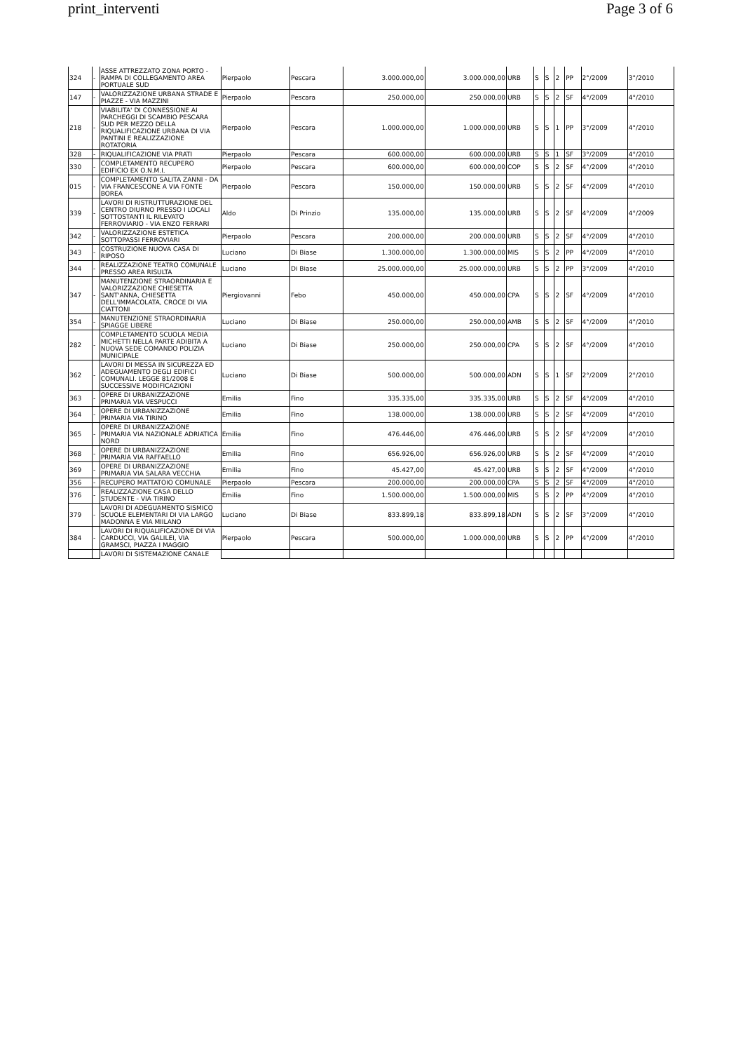print_interventi Page 3 of 6
| 324 | - | ASSE ATTREZZATO ZONA PORTO - RAMPA DI COLLEGAMENTO AREA PORTUALE SUD | Pierpaolo | Pescara | 3.000.000,00 | 3.000.000,00 | URB | S | S | 2 | PP | 2°/2009 | 3°/2010 |
| 147 | - | VALORIZZAZIONE URBANA STRADE E PIAZZE - VIA MAZZINI | Pierpaolo | Pescara | 250.000,00 | 250.000,00 | URB | S | S | 2 | SF | 4°/2009 | 4°/2010 |
| 218 | - | VIABILITA' DI CONNESSIONE AI PARCHEGGI DI SCAMBIO PESCARA SUD PER MEZZO DELLA RIQUALIFICAZIONE URBANA DI VIA PANTINI E REALIZZAZIONE ROTATORIA | Pierpaolo | Pescara | 1.000.000,00 | 1.000.000,00 | URB | S | S | 1 | PP | 3°/2009 | 4°/2010 |
| 328 | - | RIQUALIFICAZIONE VIA PRATI | Pierpaolo | Pescara | 600.000,00 | 600.000,00 | URB | S | S | 1 | SF | 3°/2009 | 4°/2010 |
| 330 | - | COMPLETAMENTO RECUPERO EDIFICIO EX O.N.M.I. | Pierpaolo | Pescara | 600.000,00 | 600.000,00 | COP | S | S | 2 | SF | 4°/2009 | 4°/2010 |
| 015 | - | COMPLETAMENTO SALITA ZANNI - DA VIA FRANCESCONE A VIA FONTE BOREA | Pierpaolo | Pescara | 150.000,00 | 150.000,00 | URB | S | S | 2 | SF | 4°/2009 | 4°/2010 |
| 339 | - | LAVORI DI RISTRUTTURAZIONE DEL CENTRO DIURNO PRESSO I LOCALI SOTTOSTANTI IL RILEVATO FERROVIARIO - VIA ENZO FERRARI | Aldo | Di Prinzio | 135.000,00 | 135.000,00 | URB | S | S | 2 | SF | 4°/2009 | 4°/2009 |
| 342 | - | VALORIZZAZIONE ESTETICA SOTTOPASSI FERROVIARI | Pierpaolo | Pescara | 200.000,00 | 200.000,00 | URB | S | S | 2 | SF | 4°/2009 | 4°/2010 |
| 343 | - | COSTRUZIONE NUOVA CASA DI RIPOSO | Luciano | Di Biase | 1.300.000,00 | 1.300.000,00 | MIS | S | S | 2 | PP | 4°/2009 | 4°/2010 |
| 344 | - | REALIZZAZIONE TEATRO COMUNALE PRESSO AREA RISULTA | Luciano | Di Biase | 25.000.000,00 | 25.000.000,00 | URB | S | S | 2 | PP | 3°/2009 | 4°/2010 |
| 347 | - | MANUTENZIONE STRAORDINARIA E VALORIZZAZIONE CHIESETTA SANT'ANNA, CHIESETTA DELL'IMMACOLATA, CROCE DI VIA CIATTONI | Piergiovanni | Febo | 450.000,00 | 450.000,00 | CPA | S | S | 2 | SF | 4°/2009 | 4°/2010 |
| 354 | - | MANUTENZIONE STRAORDINARIA SPIAGGE LIBERE | Luciano | Di Biase | 250.000,00 | 250.000,00 | AMB | S | S | 2 | SF | 4°/2009 | 4°/2010 |
| 282 | - | COMPLETAMENTO SCUOLA MEDIA MICHETTI NELLA PARTE ADIBITA A NUOVA SEDE COMANDO POLIZIA MUNICIPALE | Luciano | Di Biase | 250.000,00 | 250.000,00 | CPA | S | S | 2 | SF | 4°/2009 | 4°/2010 |
| 362 | - | LAVORI DI MESSA IN SICUREZZA ED ADEGUAMENTO DEGLI EDIFICI COMUNALI. LEGGE 81/2008 E SUCCESSIVE MODIFICAZIONI | Luciano | Di Biase | 500.000,00 | 500.000,00 | ADN | S | S | 1 | SF | 2°/2009 | 2°/2010 |
| 363 | - | OPERE DI URBANIZZAZIONE PRIMARIA VIA VESPUCCI | Emilia | Fino | 335.335,00 | 335.335,00 | URB | S | S | 2 | SF | 4°/2009 | 4°/2010 |
| 364 | - | OPERE DI URBANIZZAZIONE PRIMARIA VIA TIRINO | Emilia | Fino | 138.000,00 | 138.000,00 | URB | S | S | 2 | SF | 4°/2009 | 4°/2010 |
| 365 | - | OPERE DI URBANIZZAZIONE PRIMARIA VIA NAZIONALE ADRIATICA NORD | Emilia | Fino | 476.446,00 | 476.446,00 | URB | S | S | 2 | SF | 4°/2009 | 4°/2010 |
| 368 | - | OPERE DI URBANIZZAZIONE PRIMARIA VIA RAFFAELLO | Emilia | Fino | 656.926,00 | 656.926,00 | URB | S | S | 2 | SF | 4°/2009 | 4°/2010 |
| 369 | - | OPERE DI URBANIZZAZIONE PRIMARIA VIA SALARA VECCHIA | Emilia | Fino | 45.427,00 | 45.427,00 | URB | S | S | 2 | SF | 4°/2009 | 4°/2010 |
| 356 | - | RECUPERO MATTATOIO COMUNALE | Pierpaolo | Pescara | 200.000,00 | 200.000,00 | CPA | S | S | 2 | SF | 4°/2009 | 4°/2010 |
| 376 | - | REALIZZAZIONE CASA DELLO STUDENTE - VIA TIRINO | Emilia | Fino | 1.500.000,00 | 1.500.000,00 | MIS | S | S | 2 | PP | 4°/2009 | 4°/2010 |
| 379 | - | LAVORI DI ADEGUAMENTO SISMICO SCUOLE ELEMENTARI DI VIA LARGO MADONNA E VIA MIILANO | Luciano | Di Biase | 833.899,18 | 833.899,18 | ADN | S | S | 2 | SF | 3°/2009 | 4°/2010 |
| 384 | - | LAVORI DI RIQUALIFICAZIONE DI VIA CARDUCCI, VIA GALILEI, VIA GRAMSCI, PIAZZA I MAGGIO | Pierpaolo | Pescara | 500.000,00 | 1.000.000,00 | URB | S | S | 2 | PP | 4°/2009 | 4°/2010 |
| | | LAVORI DI SISTEMAZIONE CANALE | | | | | | | | | | | |